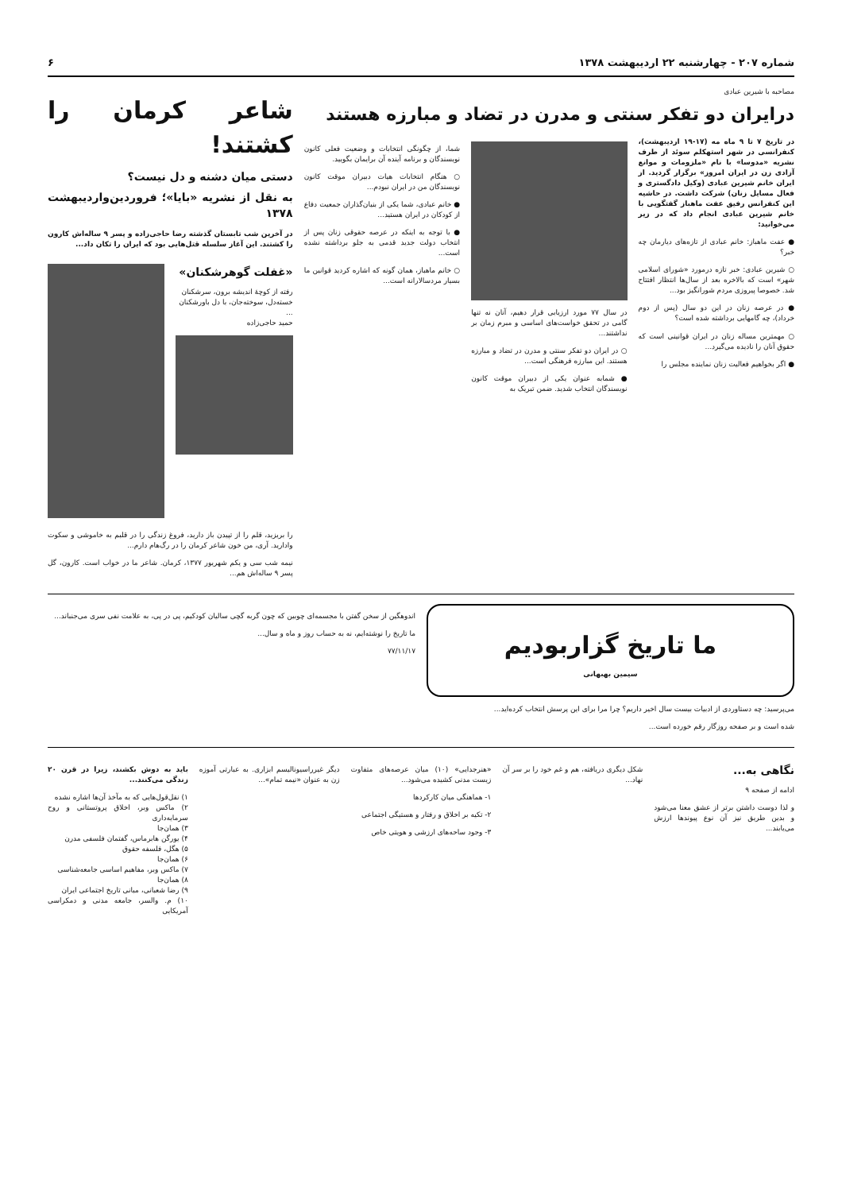شماره ۲۰۷ - چهارشنبه ۲۲ اردیبهشت ۱۳۷۸ ۶
مصاحبه با شیرین عبادی
درایران دو تفکر سنتی و مدرن در تضاد و مبارزه هستند
در تاریخ ۷ تا ۹ ماه مه (۱۷-۱۹ اردیبهشت)، کنفرانسی در شهر استهکلم سوئد از طرف نشریه «مدوسا» با نام «ملزومات و موانع آزادی زن در ایران امروز» برگزار گردید. از ایران خانم شیرین عبادی (وکیل دادگستری و فعال مسایل زنان) شرکت داشت. در حاشیه این کنفرانس رفیق عفت ماهباز گفتگویی با خانم شیرین عبادی انجام داد که در زیر می‌خوانید:
● عفت ماهباز: خانم عبادی از تازه‌های دیارمان چه خبر؟
○ شیرین عبادی: خبر تازه درمورد «شورای اسلامی شهر» است که بالاخره بعد از سال‌ها انتظار افتتاح شد. خصوصا پیروزی مردم شورانگیز بود...
● در عرصه زنان در این دو سال (پس از دوم خرداد)، چه گامهایی برداشته شده است؟
○ مهمترین مساله زنان در ایران قوانینی است که حقوق آنان را نادیده می‌گیرد...
● اگر بخواهیم فعالیت زنان نماینده مجلس را
در سال ۷۷ مورد ارزیابی قرار دهیم، آنان نه تنها گامی در تحقق خواست‌های اساسی و مبرم زمان بر نداشتند...
○ در ایران دو تفکر سنتی و مدرن در تضاد و مبارزه هستند. این مبارزه فرهنگی است...
● شمابه عنوان یکی از دبیران موقت کانون نویسندگان انتخاب شدید. ضمن تبریک به
شما، از چگونگی انتخابات و وضعیت فعلی کانون نویسندگان و برنامه آینده آن برایمان بگویید.
○ هنگام انتخابات هیات دبیران موقت کانون نویسندگان من در ایران نبودم...
● خانم عبادی، شما یکی از بنیان‌گذاران جمعیت دفاع از کودکان در ایران هستید...
● با توجه به اینکه در عرصه حقوقی زنان پس از انتخاب دولت جدید قدمی به جلو برداشته نشده است...
○ خانم ماهباز، همان گونه که اشاره کردید قوانین ما بسیار مردسالارانه است...
شاعر کرمان را کشتند!
دستی میان دشنه و دل نیست؟
به نقل از نشریه «بایا»؛ فروردین‌واردیبهشت ۱۳۷۸
در آخرین شب تابستان گذشته رضا حاجی‌زاده و پسر ۹ ساله‌اش کارون را کشتند. این آغاز سلسله قتل‌هایی بود که ایران را تکان داد...
«غفلت گوهرشکنان»
رفته از کوچهٔ اندیشه برون، سرشکنان
خسته‌دل، سوخته‌جان، با دل باورشکنان
...
حمید حاجی‌زاده
را بریزید، قلم را از تپیدن باز دارید، فروغ زندگی را در قلبم به خاموشی و سکوت وادارید. آری، من خون شاعر کرمان را در رگ‌هام دارم...
نیمه شب سی و یکم شهریور ۱۳۷۷، کرمان. شاعر ما در خواب است. کارون، گل پسر ۹ ساله‌اش هم...
ما تاریخ گزاربودیم
سیمین بهبهانی
می‌پرسید: چه دستاوردی از ادبیات بیست سال اخیر داریم؟ چرا مرا برای این پرسش انتخاب کرده‌اید...
شده است و بر صفحه روزگار رقم خورده است...
اندوهگین از سخن گفتن با مجسمه‌ای چوبین که چون گربه گچی سالیان کودکیم، پی در پی، به علامت نفی سری می‌جنباند...
ما تاریخ را نوشته‌ایم، نه به حساب روز و ماه و سال...
۷۷/۱۱/۱۷
نگاهی به...
ادامه از صفحه ۹
و لذا دوست داشتن برتر از عشق معنا می‌شود و بدین طریق نیز آن نوع پیوندها ارزش می‌یابند...
شکل دیگری دریافته، هم و غم خود را بر سر آن نهاد...
«هنرجدایی» (۱۰) میان عرصه‌های متفاوت زیست مدنی کشیده می‌شود...
۱- هماهنگی میان کارکردها
۲- تکیه بر اخلاق و رفتار و هستیگی اجتماعی
۳- وجود ساحه‌های ارزشی و هویتی خاص
دیگر غیرراسیونالیسم ابزاری. به عبارتی آموزه زن به عنوان «نیمه تمام»...
باید به دوش بکشند، زیرا در قرن ۲۰ زندگی می‌کنند...
۱) نقل‌قول‌هایی که به مآخذ آن‌ها اشاره نشده
۲) ماکس وبر، اخلاق پروتستانی و روح سرمایه‌داری
۳) همان‌جا
۴) یورگن هابرماس، گفتمان فلسفی مدرن
۵) هگل، فلسفه حقوق
۶) همان‌جا
۷) ماکس وبر، مفاهیم اساسی جامعه‌شناسی
۸) همان‌جا
۹) رضا شعبانی، مبانی تاریخ اجتماعی ایران
۱۰) م. والسر، جامعه مدنی و دمکراسی آمریکایی